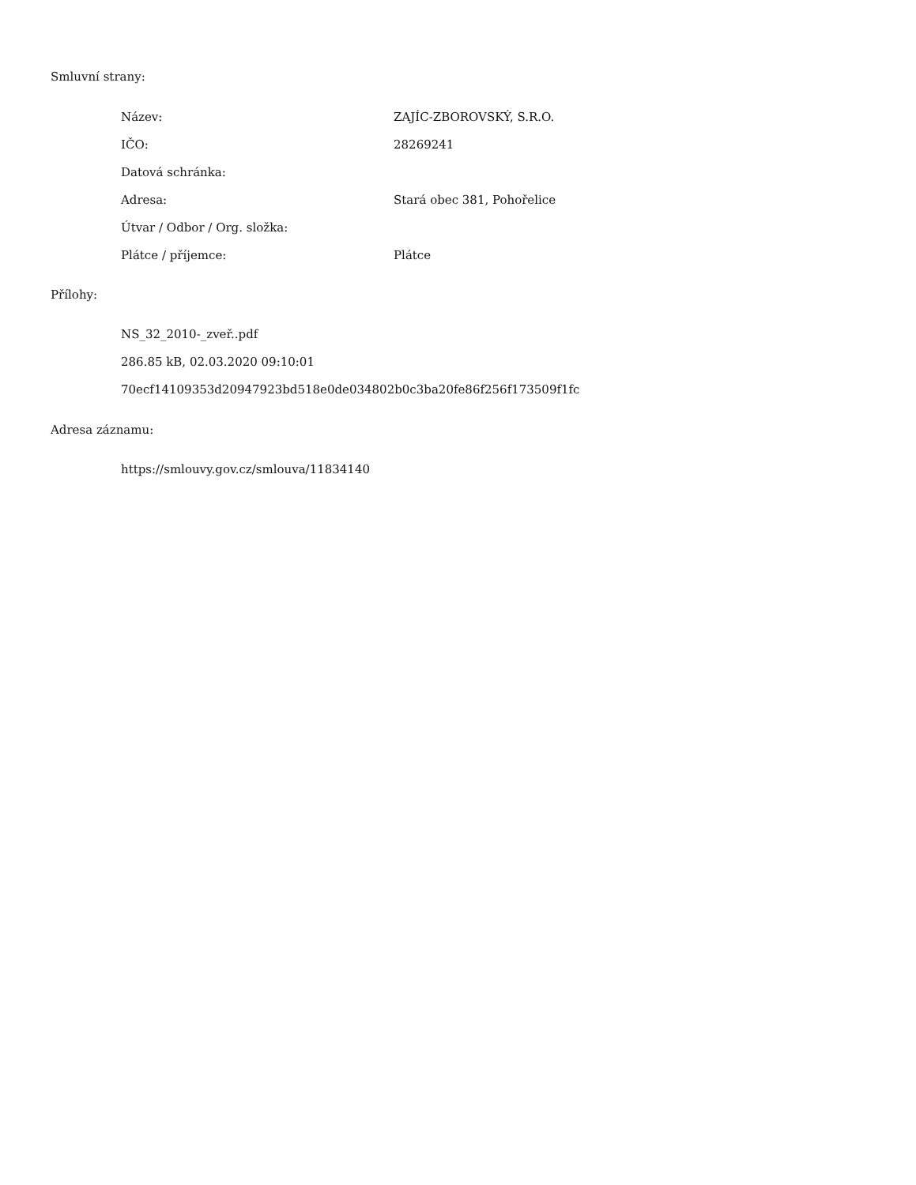Smluvní strany:
| Název: | ZAJÍC-ZBOROVSKÝ, S.R.O. |
| IČO: | 28269241 |
| Datová schránka: | |
| Adresa: | Stará obec 381, Pohořelice |
| Útvar / Odbor / Org. složka: | |
| Plátce / příjemce: | Plátce |
Přílohy:
NS_32_2010-_zveř..pdf
286.85 kB, 02.03.2020 09:10:01
70ecf14109353d20947923bd518e0de034802b0c3ba20fe86f256f173509f1fc
Adresa záznamu:
https://smlouvy.gov.cz/smlouva/11834140